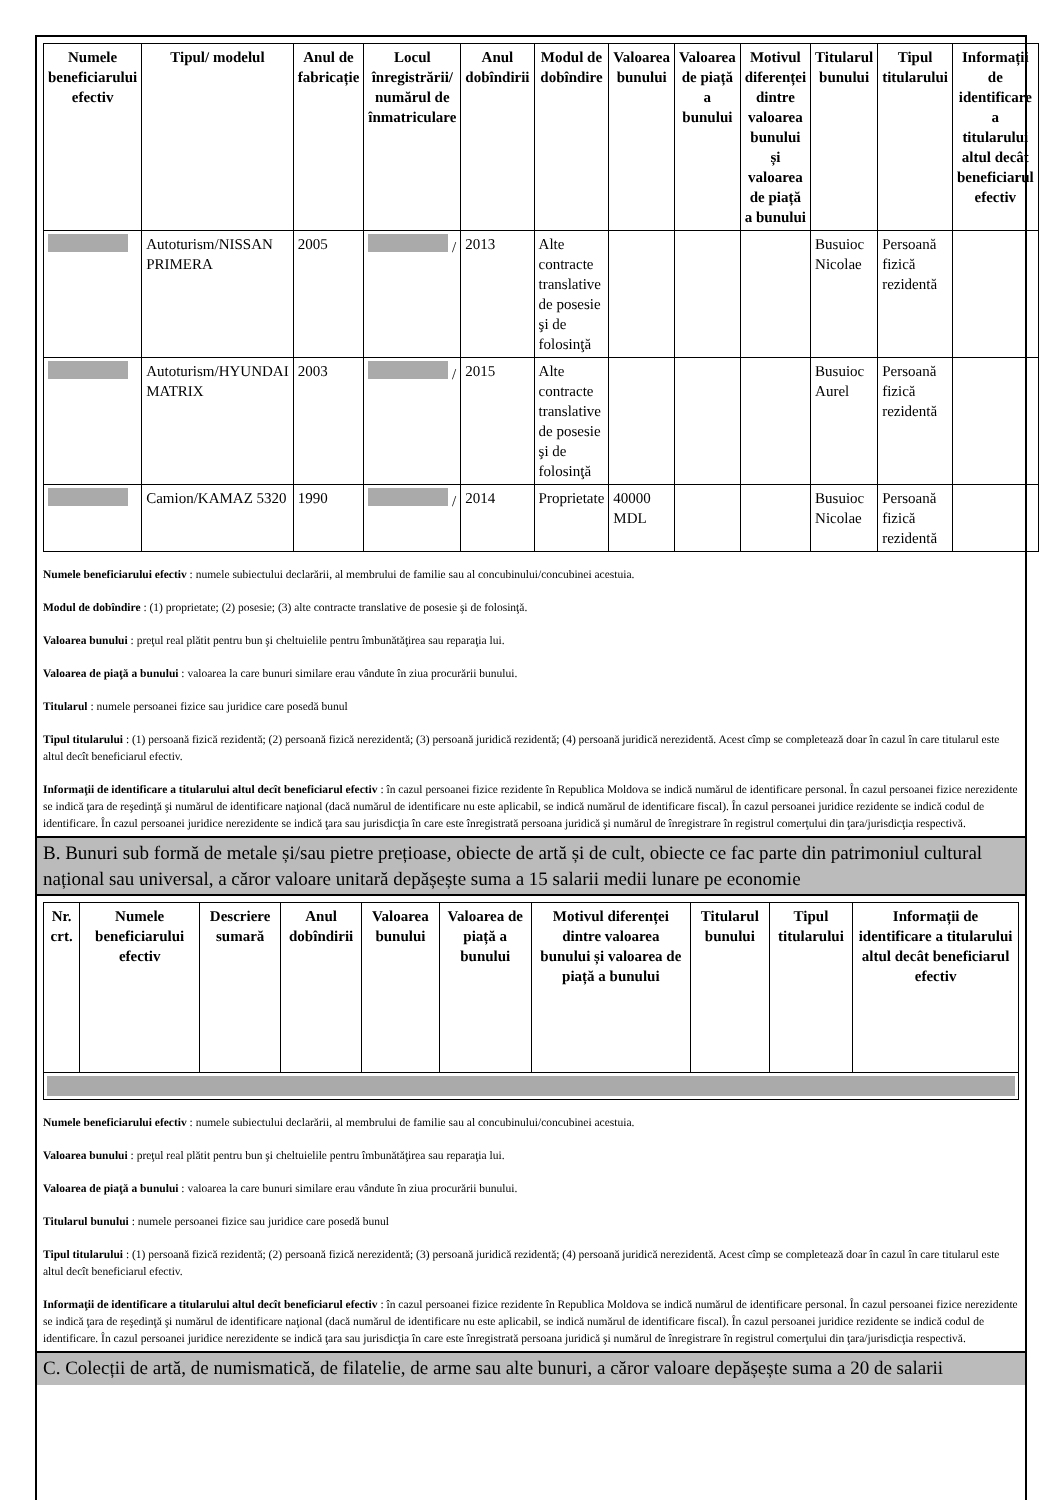| Numele beneficiarului efectiv | Tipul/ modelul | Anul de fabricație | Locul înregistrării/ numărul de înmatriculare | Anul dobîndirii | Modul de dobîndire | Valoarea bunului | Valoarea de piață a bunului | Motivul diferenței dintre valoarea bunului și valoarea de piață a bunului | Titularul bunului | Tipul titularului | Informații de identificare a titularului altul decât beneficiarul efectiv |
| --- | --- | --- | --- | --- | --- | --- | --- | --- | --- | --- | --- |
| | Autoturism/NISSAN PRIMERA | 2005 | / | 2013 | Alte contracte translative de posesie şi de folosinţă | | | | Busuioc Nicolae | Persoană fizică rezidentă | |
| | Autoturism/HYUNDAI MATRIX | 2003 | / | 2015 | Alte contracte translative de posesie şi de folosinţă | | | | Busuioc Aurel | Persoană fizică rezidentă | |
| | Camion/KAMAZ 5320 | 1990 | / | 2014 | Proprietate | 40000 MDL | | | Busuioc Nicolae | Persoană fizică rezidentă | |
Numele beneficiarului efectiv : numele subiectului declarării, al membrului de familie sau al concubinului/concubinei acestuia.
Modul de dobîndire : (1) proprietate; (2) posesie; (3) alte contracte translative de posesie şi de folosinţă.
Valoarea bunului : preţul real plătit pentru bun şi cheltuielile pentru îmbunătăţirea sau reparaţia lui.
Valoarea de piaţă a bunului : valoarea la care bunuri similare erau vândute în ziua procurării bunului.
Titularul : numele persoanei fizice sau juridice care posedă bunul
Tipul titularului : (1) persoană fizică rezidentă; (2) persoană fizică nerezidentă; (3) persoană juridică rezidentă; (4) persoană juridică nerezidentă. Acest cîmp se completează doar în cazul în care titularul este altul decît beneficiarul efectiv.
Informaţii de identificare a titularului altul decît beneficiarul efectiv : în cazul persoanei fizice rezidente în Republica Moldova se indică numărul de identificare personal. În cazul persoanei fizice nerezidente se indică ţara de reşedinţă şi numărul de identificare naţional (dacă numărul de identificare nu este aplicabil, se indică numărul de identificare fiscal). În cazul persoanei juridice rezidente se indică codul de identificare. În cazul persoanei juridice nerezidente se indică ţara sau jurisdicţia în care este înregistrată persoana juridică şi numărul de înregistrare în registrul comerţului din ţara/jurisdicţia respectivă.
B. Bunuri sub formă de metale și/sau pietre prețioase, obiecte de artă și de cult, obiecte ce fac parte din patrimoniul cultural național sau universal, a căror valoare unitară depășește suma a 15 salarii medii lunare pe economie
| Nr. crt. | Numele beneficiarului efectiv | Descriere sumară | Anul dobîndirii | Valoarea bunului | Valoarea de piață a bunului | Motivul diferenței dintre valoarea bunului și valoarea de piață a bunului | Titularul bunului | Tipul titularului | Informații de identificare a titularului altul decât beneficiarul efectiv |
| --- | --- | --- | --- | --- | --- | --- | --- | --- | --- |
Numele beneficiarului efectiv : numele subiectului declarării, al membrului de familie sau al concubinului/concubinei acestuia.
Valoarea bunului : preţul real plătit pentru bun şi cheltuielile pentru îmbunătăţirea sau reparaţia lui.
Valoarea de piaţă a bunului : valoarea la care bunuri similare erau vândute în ziua procurării bunului.
Titularul bunului : numele persoanei fizice sau juridice care posedă bunul
Tipul titularului : (1) persoană fizică rezidentă; (2) persoană fizică nerezidentă; (3) persoană juridică rezidentă; (4) persoană juridică nerezidentă. Acest cîmp se completează doar în cazul în care titularul este altul decît beneficiarul efectiv.
Informaţii de identificare a titularului altul decît beneficiarul efectiv : în cazul persoanei fizice rezidente în Republica Moldova se indică numărul de identificare personal. În cazul persoanei fizice nerezidente se indică ţara de reşedinţă şi numărul de identificare naţional (dacă numărul de identificare nu este aplicabil, se indică numărul de identificare fiscal). În cazul persoanei juridice rezidente se indică codul de identificare. În cazul persoanei juridice nerezidente se indică ţara sau jurisdicţia în care este înregistrată persoana juridică şi numărul de înregistrare în registrul comerţului din ţara/jurisdicţia respectivă.
C. Colecții de artă, de numismatică, de filatelie, de arme sau alte bunuri, a căror valoare depășește suma a 20 de salarii